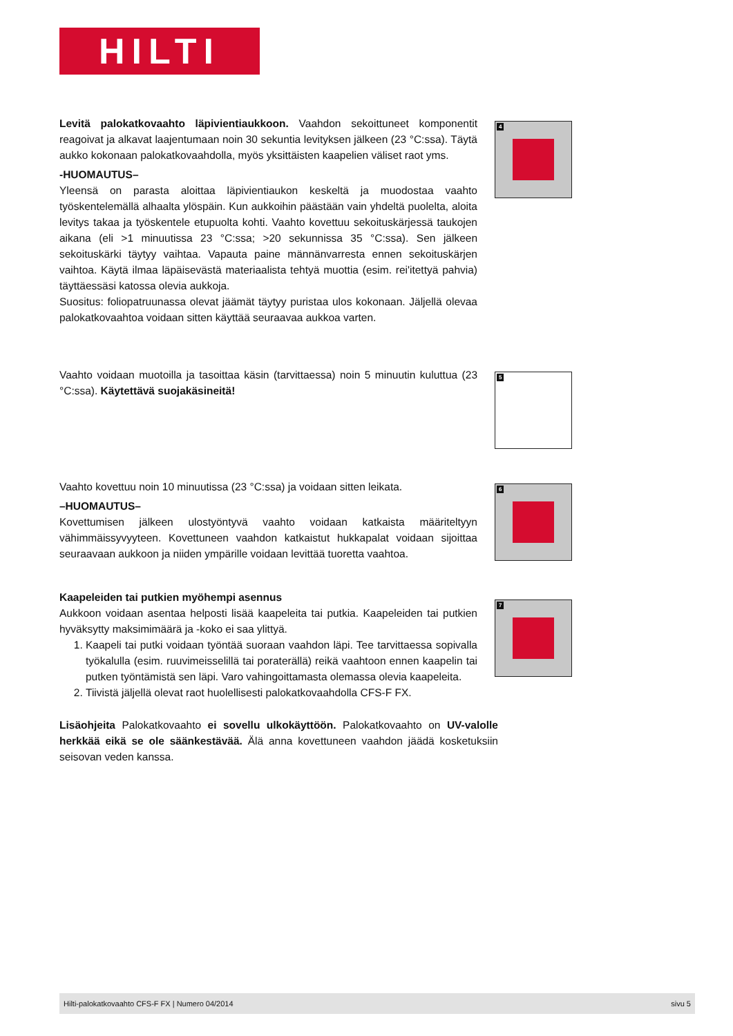HILTI
Levitä palokatkovaahto läpivientiaukkoon. Vaahdon sekoittuneet komponentit reagoivat ja alkavat laajentumaan noin 30 sekuntia levityksen jälkeen (23 °C:ssa). Täytä aukko kokonaan palokatkovaahdolla, myös yksittäisten kaapelien väliset raot yms.
-HUOMAUTUS–
Yleensä on parasta aloittaa läpivientiaukon keskeltä ja muodostaa vaahto työskentelemällä alhaalta ylöspäin. Kun aukkoihin päästään vain yhdeltä puolelta, aloita levitys takaa ja työskentele etupuolta kohti. Vaahto kovettuu sekoituskärjessä taukojen aikana (eli >1 minuutissa 23 °C:ssa; >20 sekunnissa 35 °C:ssa). Sen jälkeen sekoituskärki täytyy vaihtaa. Vapauta paine männänvarresta ennen sekoituskärjen vaihtoa. Käytä ilmaa läpäisevästä materiaalista tehtyä muottia (esim. rei'itettyä pahvia) täyttäessäsi katossa olevia aukkoja.
Suositus: foliopatruunassa olevat jäämät täytyy puristaa ulos kokonaan. Jäljellä olevaa palokatkovaahtoa voidaan sitten käyttää seuraavaa aukkoa varten.
4
Vaahto voidaan muotoilla ja tasoittaa käsin (tarvittaessa) noin 5 minuutin kuluttua (23 °C:ssa). Käytettävä suojakäsineitä!
5
Vaahto kovettuu noin 10 minuutissa (23 °C:ssa) ja voidaan sitten leikata.
–HUOMAUTUS–
Kovettumisen jälkeen ulostyöntyvä vaahto voidaan katkaista määriteltyyn vähimmäissyvyyteen. Kovettuneen vaahdon katkaistut hukkapalat voidaan sijoittaa seuraavaan aukkoon ja niiden ympärille voidaan levittää tuoretta vaahtoa.
6
Kaapeleiden tai putkien myöhempi asennus
Aukkoon voidaan asentaa helposti lisää kaapeleita tai putkia. Kaapeleiden tai putkien hyväksytty maksimimäärä ja -koko ei saa ylittyä.
1. Kaapeli tai putki voidaan työntää suoraan vaahdon läpi. Tee tarvittaessa sopivalla työkalulla (esim. ruuvimeisselillä tai poraterällä) reikä vaahtoon ennen kaapelin tai putken työntämistä sen läpi. Varo vahingoittamasta olemassa olevia kaapeleita.
2. Tiivistä jäljellä olevat raot huolellisesti palokatkovaahdolla CFS-F FX.
7
Lisäohjeita Palokatkovaahto ei sovellu ulkokäyttöön. Palokatkovaahto on UV-valolle herkkää eikä se ole säänkestävää. Älä anna kovettuneen vaahdon jäädä kosketuksiin seisovan veden kanssa.
Hilti-palokatkovaahto CFS-F FX | Numero 04/2014 sivu 5